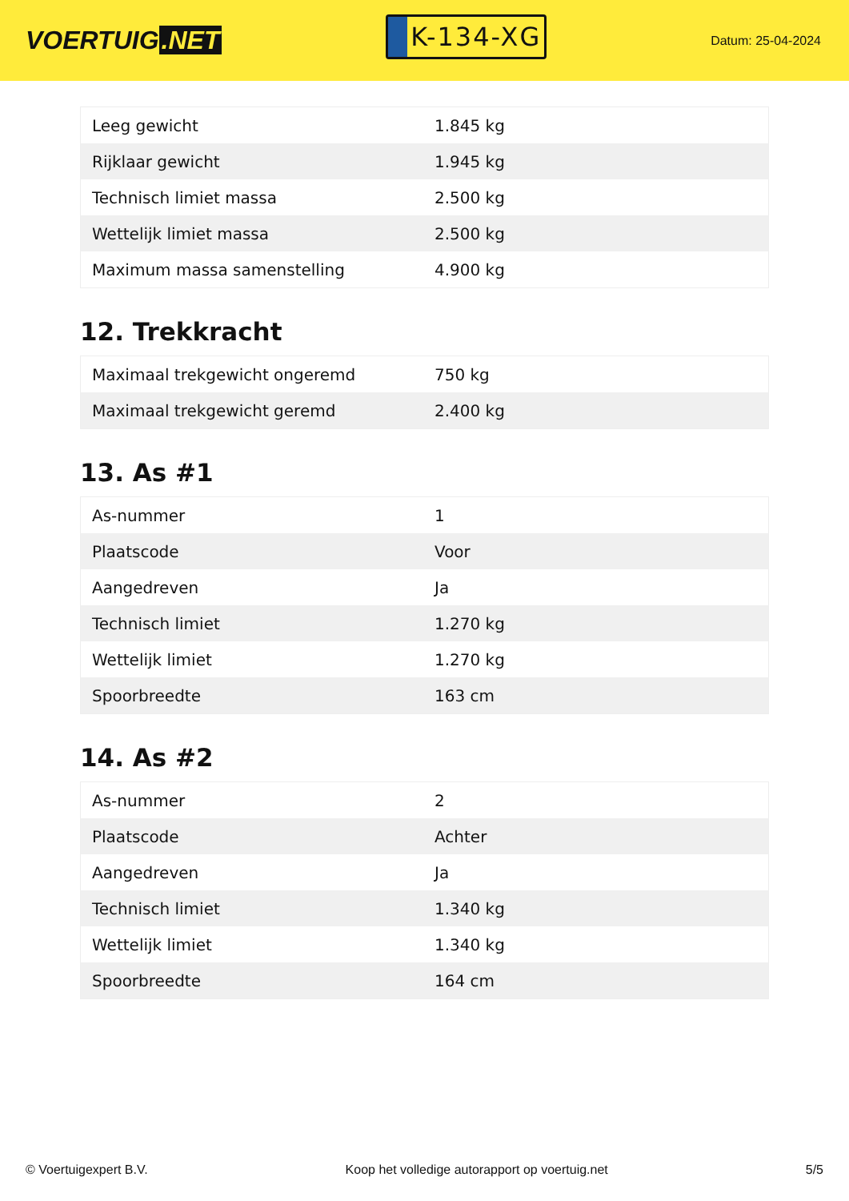VOERTUIG.NET
K-134-XG
Datum: 25-04-2024
| Leeg gewicht | 1.845 kg |
| Rijklaar gewicht | 1.945 kg |
| Technisch limiet massa | 2.500 kg |
| Wettelijk limiet massa | 2.500 kg |
| Maximum massa samenstelling | 4.900 kg |
12. Trekkracht
| Maximaal trekgewicht ongeremd | 750 kg |
| Maximaal trekgewicht geremd | 2.400 kg |
13. As #1
| As-nummer | 1 |
| Plaatscode | Voor |
| Aangedreven | Ja |
| Technisch limiet | 1.270 kg |
| Wettelijk limiet | 1.270 kg |
| Spoorbreedte | 163 cm |
14. As #2
| As-nummer | 2 |
| Plaatscode | Achter |
| Aangedreven | Ja |
| Technisch limiet | 1.340 kg |
| Wettelijk limiet | 1.340 kg |
| Spoorbreedte | 164 cm |
© Voertuigexpert B.V. Koop het volledige autorapport op voertuig.net 5/5